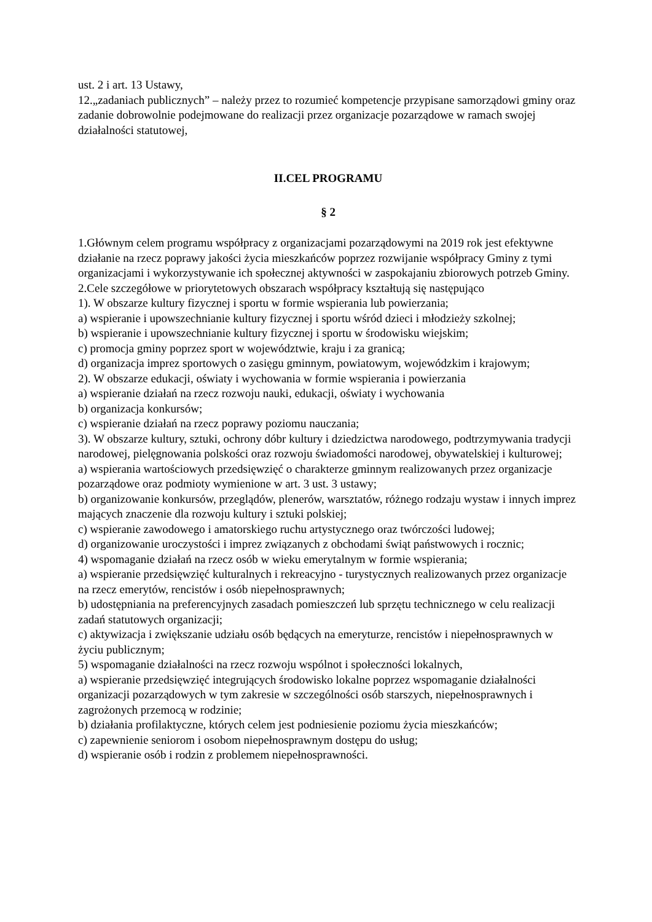ust. 2 i art. 13 Ustawy,
12.„zadaniach publicznych” – należy przez to rozumieć kompetencje przypisane samorządowi gminy oraz zadanie dobrowolnie podejmowane do realizacji przez organizacje pozarządowe w ramach swojej działalności statutowej,
II.CEL PROGRAMU
§ 2
1.Głównym celem programu współpracy z organizacjami pozarządowymi na 2019 rok jest efektywne działanie na rzecz poprawy jakości życia mieszkańców poprzez rozwijanie współpracy Gminy z tymi organizacjami i wykorzystywanie ich społecznej aktywności w zaspokajaniu zbiorowych potrzeb Gminy.
2.Cele szczegółowe w priorytetowych obszarach współpracy kształtują się następująco
1). W obszarze kultury fizycznej i sportu w formie wspierania lub powierzania;
a) wspieranie i upowszechnianie kultury fizycznej i sportu wśród dzieci i młodzieży szkolnej;
b) wspieranie i upowszechnianie kultury fizycznej i sportu w środowisku wiejskim;
c) promocja gminy poprzez sport w województwie, kraju i za granicą;
d) organizacja imprez sportowych o zasięgu gminnym, powiatowym, wojewódzkim i krajowym;
2). W obszarze edukacji, oświaty i wychowania w formie wspierania i powierzania
a) wspieranie działań na rzecz rozwoju nauki, edukacji, oświaty i wychowania
b) organizacja konkursów;
c) wspieranie działań na rzecz poprawy poziomu nauczania;
3). W obszarze kultury, sztuki, ochrony dóbr kultury i dziedzictwa narodowego, podtrzymywania tradycji narodowej, pielęgnowania polskości oraz rozwoju świadomości narodowej, obywatelskiej i kulturowej;
a) wspierania wartościowych przedsięwzięć o charakterze gminnym realizowanych przez organizacje pozarządowe oraz podmioty wymienione w art. 3 ust. 3 ustawy;
b) organizowanie konkursów, przeglądów, plenerów, warsztatów, różnego rodzaju wystaw i innych imprez mających znaczenie dla rozwoju kultury i sztuki polskiej;
c) wspieranie zawodowego i amatorskiego ruchu artystycznego oraz twórczości ludowej;
d) organizowanie uroczystości i imprez związanych z obchodami świąt państwowych i rocznic;
4) wspomaganie działań na rzecz osób w wieku emerytalnym w formie wspierania;
a) wspieranie przedsięwzięć kulturalnych i rekreacyjno - turystycznych realizowanych przez organizacje na rzecz emerytów, rencistów i osób niepełnosprawnych;
b) udostępniania na preferencyjnych zasadach pomieszczeń lub sprzętu technicznego w celu realizacji zadań statutowych organizacji;
c) aktywizacja i zwiększanie udziału osób będących na emeryturze, rencistów i niepełnosprawnych w życiu publicznym;
5) wspomaganie działalności na rzecz rozwoju wspólnot i społeczności lokalnych,
a) wspieranie przedsięwzięć integrujących środowisko lokalne poprzez wspomaganie działalności organizacji pozarządowych w tym zakresie w szczególności osób starszych, niepełnosprawnych i zagrożonych przemocą w rodzinie;
b) działania profilaktyczne, których celem jest podniesienie poziomu życia mieszkańców;
c) zapewnienie seniorom i osobom niepełnosprawnym dostępu do usług;
d) wspieranie osób i rodzin z problemem niepełnosprawności.